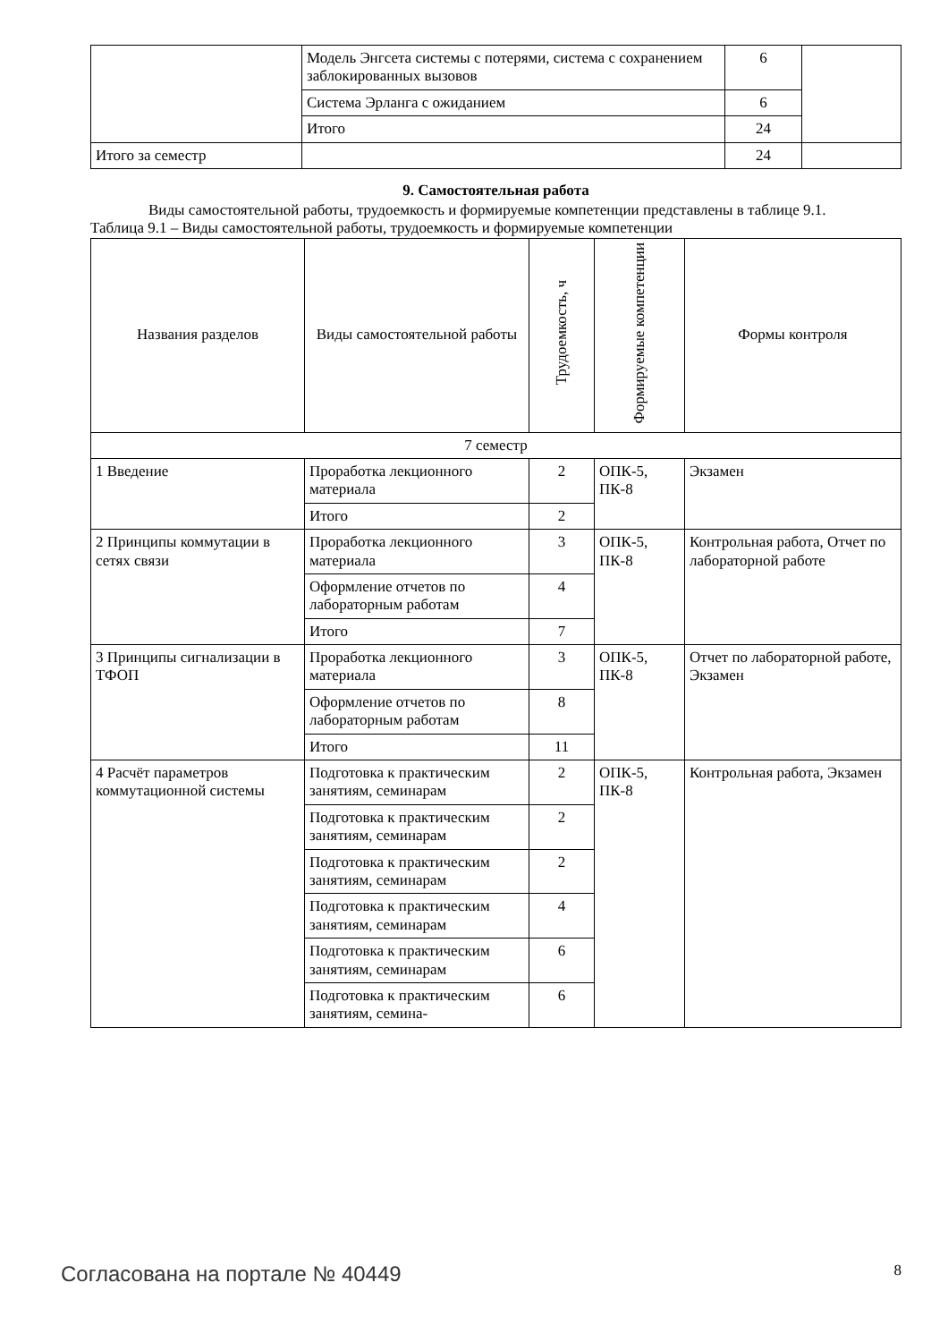| | Модель Энгсета системы с потерями, система с сохранением заблокированных вызовов | 6 | |
| | Система Эрланга с ожиданием | 6 | |
| | Итого | 24 | |
| Итого за семестр | | 24 | |
9. Самостоятельная работа
Виды самостоятельной работы, трудоемкость и формируемые компетенции представлены в таблице 9.1.
Таблица 9.1 – Виды самостоятельной работы, трудоемкость и формируемые компетенции
| Названия разделов | Виды самостоятельной работы | Трудоемкость, ч | Формируемые компетенции | Формы контроля |
| --- | --- | --- | --- | --- |
| 7 семестр | | | | |
| 1 Введение | Проработка лекционного материала | 2 | ОПК-5, ПК-8 | Экзамен |
| | Итого | 2 | | |
| 2 Принципы коммутации в сетях связи | Проработка лекционного материала | 3 | ОПК-5, ПК-8 | Контрольная работа, Отчет по лабораторной работе |
| | Оформление отчетов по лабораторным работам | 4 | | |
| | Итого | 7 | | |
| 3 Принципы сигнализации в ТФОП | Проработка лекционного материала | 3 | ОПК-5, ПК-8 | Отчет по лабораторной работе, Экзамен |
| | Оформление отчетов по лабораторным работам | 8 | | |
| | Итого | 11 | | |
| 4 Расчёт параметров коммутационной системы | Подготовка к практическим занятиям, семинарам | 2 | ОПК-5, ПК-8 | Контрольная работа, Экзамен |
| | Подготовка к практическим занятиям, семинарам | 2 | | |
| | Подготовка к практическим занятиям, семинарам | 2 | | |
| | Подготовка к практическим занятиям, семинарам | 4 | | |
| | Подготовка к практическим занятиям, семинарам | 6 | | |
| | Подготовка к практическим занятиям, семина- | 6 | | |
Согласована на портале № 40449 8